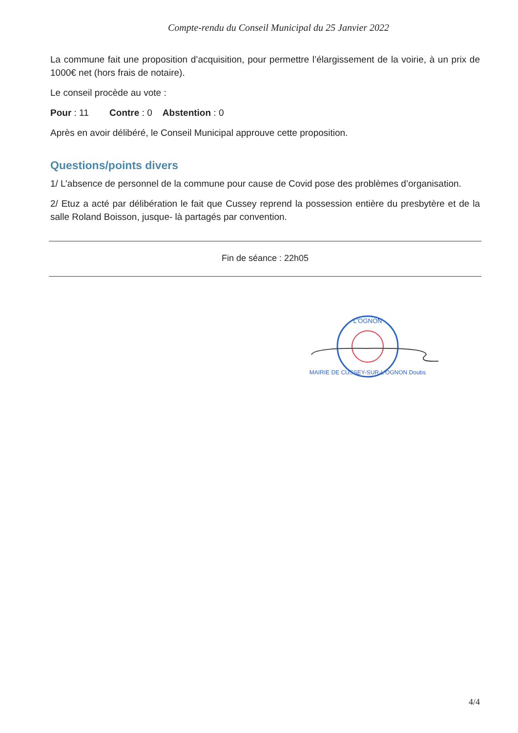Compte-rendu du Conseil Municipal du 25 Janvier 2022
La commune fait une proposition d’acquisition, pour permettre l’élargissement de la voirie, à un prix de 1000€ net (hors frais de notaire).
Le conseil procède au vote :
Pour : 11 Contre : 0 Abstention : 0
Après en avoir délibéré, le Conseil Municipal approuve cette proposition.
Questions/points divers
1/ L’absence de personnel de la commune pour cause de Covid pose des problèmes d’organisation.
2/ Etuz a acté par délibération le fait que Cussey reprend la possession entière du presbytère et de la salle Roland Boisson, jusque- là partagés par convention.
Fin de séance : 22h05
L'OGNON
MAIRIE DE CUSSEY-SUR-L'OGNON Doubs
4/4